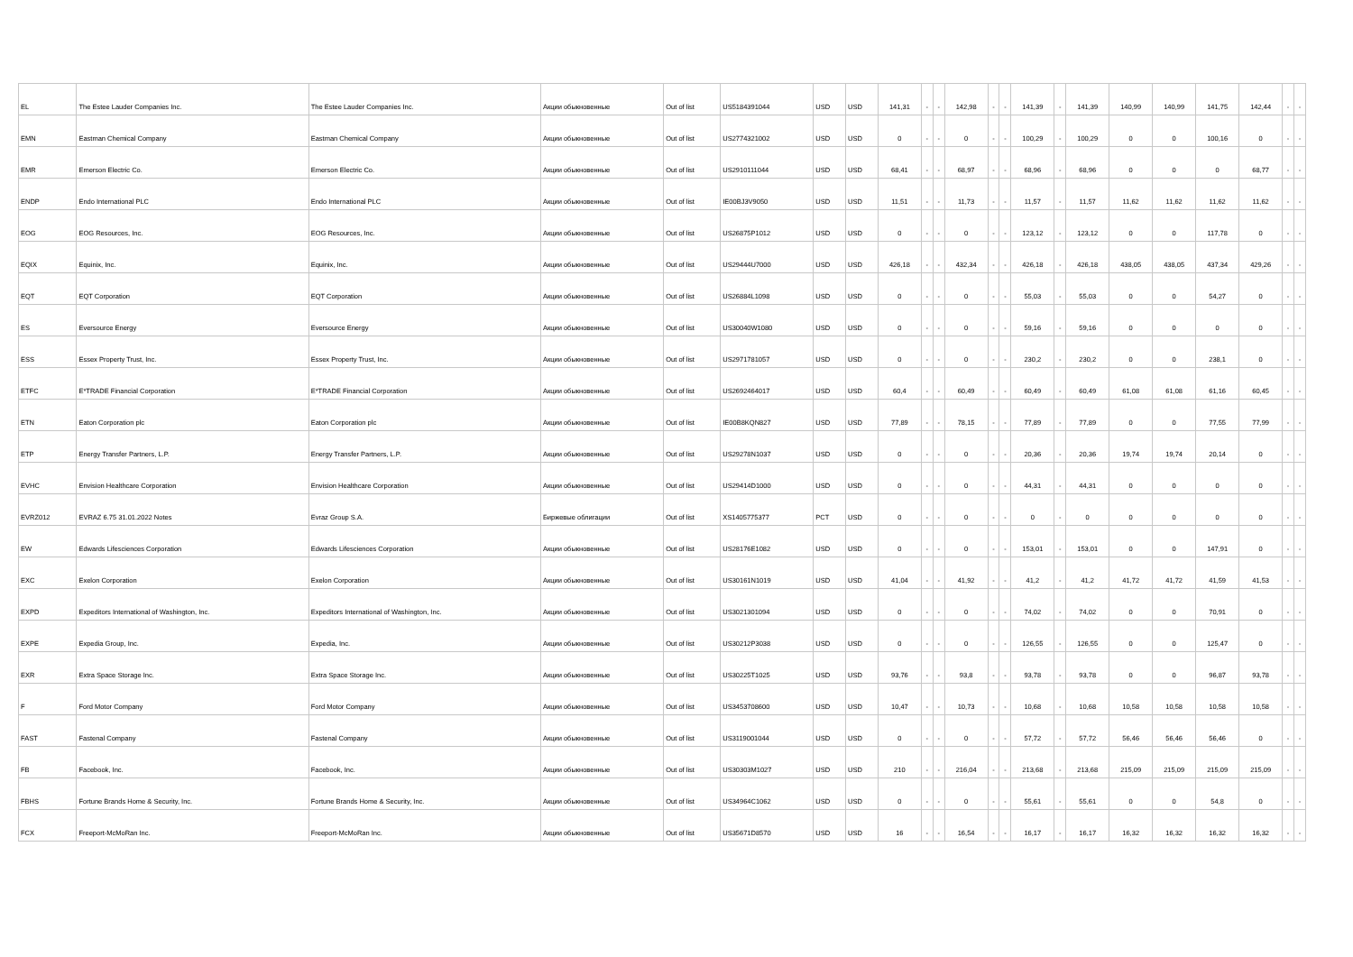| EL | The Estee Lauder Companies Inc. | The Estee Lauder Companies Inc. | Акции обыкновенные | Out of list | US5184391044 | USD | USD | 141,31 | - | - | 142,98 | - | - | 141,39 | - | 141,39 | 140,99 | 140,99 | 141,75 | 142,44 | - | - |
| EMN | Eastman Chemical Company | Eastman Chemical Company | Акции обыкновенные | Out of list | US2774321002 | USD | USD | 0 | - | - | 0 | - | - | 100,29 | - | 100,29 | 0 | 0 | 100,16 | 0 | - | - |
| EMR | Emerson Electric Co. | Emerson Electric Co. | Акции обыкновенные | Out of list | US2910111044 | USD | USD | 68,41 | - | - | 68,97 | - | - | 68,96 | - | 68,96 | 0 | 0 | 0 | 68,77 | - | - |
| ENDP | Endo International PLC | Endo International PLC | Акции обыкновенные | Out of list | IE00BJ3V9050 | USD | USD | 11,51 | - | - | 11,73 | - | - | 11,57 | - | 11,57 | 11,62 | 11,62 | 11,62 | 11,62 | - | - |
| EOG | EOG Resources, Inc. | EOG Resources, Inc. | Акции обыкновенные | Out of list | US26875P1012 | USD | USD | 0 | - | - | 0 | - | - | 123,12 | - | 123,12 | 0 | 0 | 117,78 | 0 | - | - |
| EQIX | Equinix, Inc. | Equinix, Inc. | Акции обыкновенные | Out of list | US29444U7000 | USD | USD | 426,18 | - | - | 432,34 | - | - | 426,18 | - | 426,18 | 438,05 | 438,05 | 437,34 | 429,26 | - | - |
| EQT | EQT Corporation | EQT Corporation | Акции обыкновенные | Out of list | US26884L1098 | USD | USD | 0 | - | - | 0 | - | - | 55,03 | - | 55,03 | 0 | 0 | 54,27 | 0 | - | - |
| ES | Eversource Energy | Eversource Energy | Акции обыкновенные | Out of list | US30040W1080 | USD | USD | 0 | - | - | 0 | - | - | 59,16 | - | 59,16 | 0 | 0 | 0 | 0 | - | - |
| ESS | Essex Property Trust, Inc. | Essex Property Trust, Inc. | Акции обыкновенные | Out of list | US2971781057 | USD | USD | 0 | - | - | 0 | - | - | 230,2 | - | 230,2 | 0 | 0 | 238,1 | 0 | - | - |
| ETFC | E*TRADE Financial Corporation | E*TRADE Financial Corporation | Акции обыкновенные | Out of list | US2692464017 | USD | USD | 60,4 | - | - | 60,49 | - | - | 60,49 | - | 60,49 | 61,08 | 61,08 | 61,16 | 60,45 | - | - |
| ETN | Eaton Corporation plc | Eaton Corporation plc | Акции обыкновенные | Out of list | IE00B8KQN827 | USD | USD | 77,89 | - | - | 78,15 | - | - | 77,89 | - | 77,89 | 0 | 0 | 77,55 | 77,99 | - | - |
| ETP | Energy Transfer Partners, L.P. | Energy Transfer Partners, L.P. | Акции обыкновенные | Out of list | US29278N1037 | USD | USD | 0 | - | - | 0 | - | - | 20,36 | - | 20,36 | 19,74 | 19,74 | 20,14 | 0 | - | - |
| EVHC | Envision Healthcare Corporation | Envision Healthcare Corporation | Акции обыкновенные | Out of list | US29414D1000 | USD | USD | 0 | - | - | 0 | - | - | 44,31 | - | 44,31 | 0 | 0 | 0 | 0 | - | - |
| EVRZ012 | EVRAZ 6.75 31.01.2022 Notes | Evraz Group S.A. | Биржевые облигации | Out of list | XS1405775377 | PCT | USD | 0 | - | - | 0 | - | - | 0 | - | 0 | 0 | 0 | 0 | 0 | - | - |
| EW | Edwards Lifesciences Corporation | Edwards Lifesciences Corporation | Акции обыкновенные | Out of list | US28176E1082 | USD | USD | 0 | - | - | 0 | - | - | 153,01 | - | 153,01 | 0 | 0 | 147,91 | 0 | - | - |
| EXC | Exelon Corporation | Exelon Corporation | Акции обыкновенные | Out of list | US30161N1019 | USD | USD | 41,04 | - | - | 41,92 | - | - | 41,2 | - | 41,2 | 41,72 | 41,72 | 41,59 | 41,53 | - | - |
| EXPD | Expeditors International of Washington, Inc. | Expeditors International of Washington, Inc. | Акции обыкновенные | Out of list | US3021301094 | USD | USD | 0 | - | - | 0 | - | - | 74,02 | - | 74,02 | 0 | 0 | 70,91 | 0 | - | - |
| EXPE | Expedia Group, Inc. | Expedia, Inc. | Акции обыкновенные | Out of list | US30212P3038 | USD | USD | 0 | - | - | 0 | - | - | 126,55 | - | 126,55 | 0 | 0 | 125,47 | 0 | - | - |
| EXR | Extra Space Storage Inc. | Extra Space Storage Inc. | Акции обыкновенные | Out of list | US30225T1025 | USD | USD | 93,76 | - | - | 93,8 | - | - | 93,78 | - | 93,78 | 0 | 0 | 96,87 | 93,78 | - | - |
| F | Ford Motor Company | Ford Motor Company | Акции обыкновенные | Out of list | US3453708600 | USD | USD | 10,47 | - | - | 10,73 | - | - | 10,68 | - | 10,68 | 10,58 | 10,58 | 10,58 | 10,58 | - | - |
| FAST | Fastenal Company | Fastenal Company | Акции обыкновенные | Out of list | US3119001044 | USD | USD | 0 | - | - | 0 | - | - | 57,72 | - | 57,72 | 56,46 | 56,46 | 56,46 | 0 | - | - |
| FB | Facebook, Inc. | Facebook, Inc. | Акции обыкновенные | Out of list | US30303M1027 | USD | USD | 210 | - | - | 216,04 | - | - | 213,68 | - | 213,68 | 215,09 | 215,09 | 215,09 | 215,09 | - | - |
| FBHS | Fortune Brands Home & Security, Inc. | Fortune Brands Home & Security, Inc. | Акции обыкновенные | Out of list | US34964C1062 | USD | USD | 0 | - | - | 0 | - | - | 55,61 | - | 55,61 | 0 | 0 | 54,8 | 0 | - | - |
| FCX | Freeport-McMoRan Inc. | Freeport-McMoRan Inc. | Акции обыкновенные | Out of list | US35671D8570 | USD | USD | 16 | - | - | 16,54 | - | - | 16,17 | - | 16,17 | 16,32 | 16,32 | 16,32 | 16,32 | - | - |